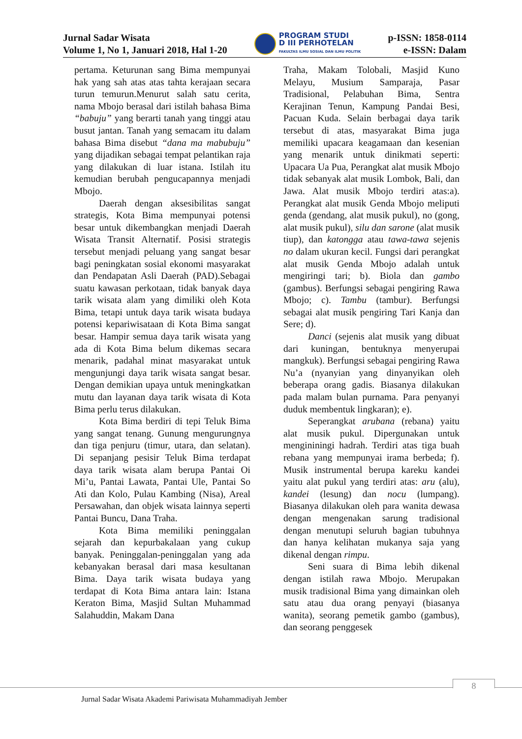Jurnal Sadar Wisata
Volume 1, No 1, Januari 2018, Hal 1-20
PROGRAM STUDI
D III PERHOTELAN
FAKULTAS ILMU SOSIAL DAN ILMU POLITIK
p-ISSN: 1858-0114
e-ISSN: Dalam
pertama. Keturunan sang Bima mempunyai hak yang sah atas atas tahta kerajaan secara turun temurun.Menurut salah satu cerita, nama Mbojo berasal dari istilah bahasa Bima “babuju” yang berarti tanah yang tinggi atau busut jantan. Tanah yang semacam itu dalam bahasa Bima disebut “dana ma mabubuju” yang dijadikan sebagai tempat pelantikan raja yang dilakukan di luar istana. Istilah itu kemudian berubah pengucapannya menjadi Mbojo.
Daerah dengan aksesibilitas sangat strategis, Kota Bima mempunyai potensi besar untuk dikembangkan menjadi Daerah Wisata Transit Alternatif. Posisi strategis tersebut menjadi peluang yang sangat besar bagi peningkatan sosial ekonomi masyarakat dan Pendapatan Asli Daerah (PAD).Sebagai suatu kawasan perkotaan, tidak banyak daya tarik wisata alam yang dimiliki oleh Kota Bima, tetapi untuk daya tarik wisata budaya potensi kepariwisataan di Kota Bima sangat besar. Hampir semua daya tarik wisata yang ada di Kota Bima belum dikemas secara menarik, padahal minat masyarakat untuk mengunjungi daya tarik wisata sangat besar. Dengan demikian upaya untuk meningkatkan mutu dan layanan daya tarik wisata di Kota Bima perlu terus dilakukan.
Kota Bima berdiri di tepi Teluk Bima yang sangat tenang. Gunung mengurungnya dan tiga penjuru (timur, utara, dan selatan). Di sepanjang pesisir Teluk Bima terdapat daya tarik wisata alam berupa Pantai Oi Mi’u, Pantai Lawata, Pantai Ule, Pantai So Ati dan Kolo, Pulau Kambing (Nisa), Areal Persawahan, dan objek wisata lainnya seperti Pantai Buncu, Dana Traha.
Kota Bima memiliki peninggalan sejarah dan kepurbakalaan yang cukup banyak. Peninggalan-peninggalan yang ada kebanyakan berasal dari masa kesultanan Bima. Daya tarik wisata budaya yang terdapat di Kota Bima antara lain: Istana Keraton Bima, Masjid Sultan Muhammad Salahuddin, Makam Dana
Traha, Makam Tolobali, Masjid Kuno Melayu, Musium Samparaja, Pasar Tradisional, Pelabuhan Bima, Sentra Kerajinan Tenun, Kampung Pandai Besi, Pacuan Kuda. Selain berbagai daya tarik tersebut di atas, masyarakat Bima juga memiliki upacara keagamaan dan kesenian yang menarik untuk dinikmati seperti: Upacara Ua Pua, Perangkat alat musik Mbojo tidak sebanyak alat musik Lombok, Bali, dan Jawa. Alat musik Mbojo terdiri atas:a). Perangkat alat musik Genda Mbojo meliputi genda (gendang, alat musik pukul), no (gong, alat musik pukul), silu dan sarone (alat musik tiup), dan katongga atau tawa-tawa sejenis no dalam ukuran kecil. Fungsi dari perangkat alat musik Genda Mbojo adalah untuk mengiringi tari; b). Biola dan gambo (gambus). Berfungsi sebagai pengiring Rawa Mbojo; c). Tambu (tambur). Berfungsi sebagai alat musik pengiring Tari Kanja dan Sere; d).
Danci (sejenis alat musik yang dibuat dari kuningan, bentuknya menyerupai mangkuk). Berfungsi sebagai pengiring Rawa Nu’a (nyanyian yang dinyanyikan oleh beberapa orang gadis. Biasanya dilakukan pada malam bulan purnama. Para penyanyi duduk membentuk lingkaran); e).
Seperangkat arubana (rebana) yaitu alat musik pukul. Dipergunakan untuk mengininingi hadrah. Terdiri atas tiga buah rebana yang mempunyai irama berbeda; f). Musik instrumental berupa kareku kandei yaitu alat pukul yang terdiri atas: aru (alu), kandei (lesung) dan nocu (lumpang). Biasanya dilakukan oleh para wanita dewasa dengan mengenakan sarung tradisional dengan menutupi seluruh bagian tubuhnya dan hanya kelihatan mukanya saja yang dikenal dengan rimpu.
Seni suara di Bima lebih dikenal dengan istilah rawa Mbojo. Merupakan musik tradisional Bima yang dimainkan oleh satu atau dua orang penyayi (biasanya wanita), seorang pemetik gambo (gambus), dan seorang penggesek
8
Jurnal Sadar Wisata Akademi Pariwisata Muhammadiyah Jember